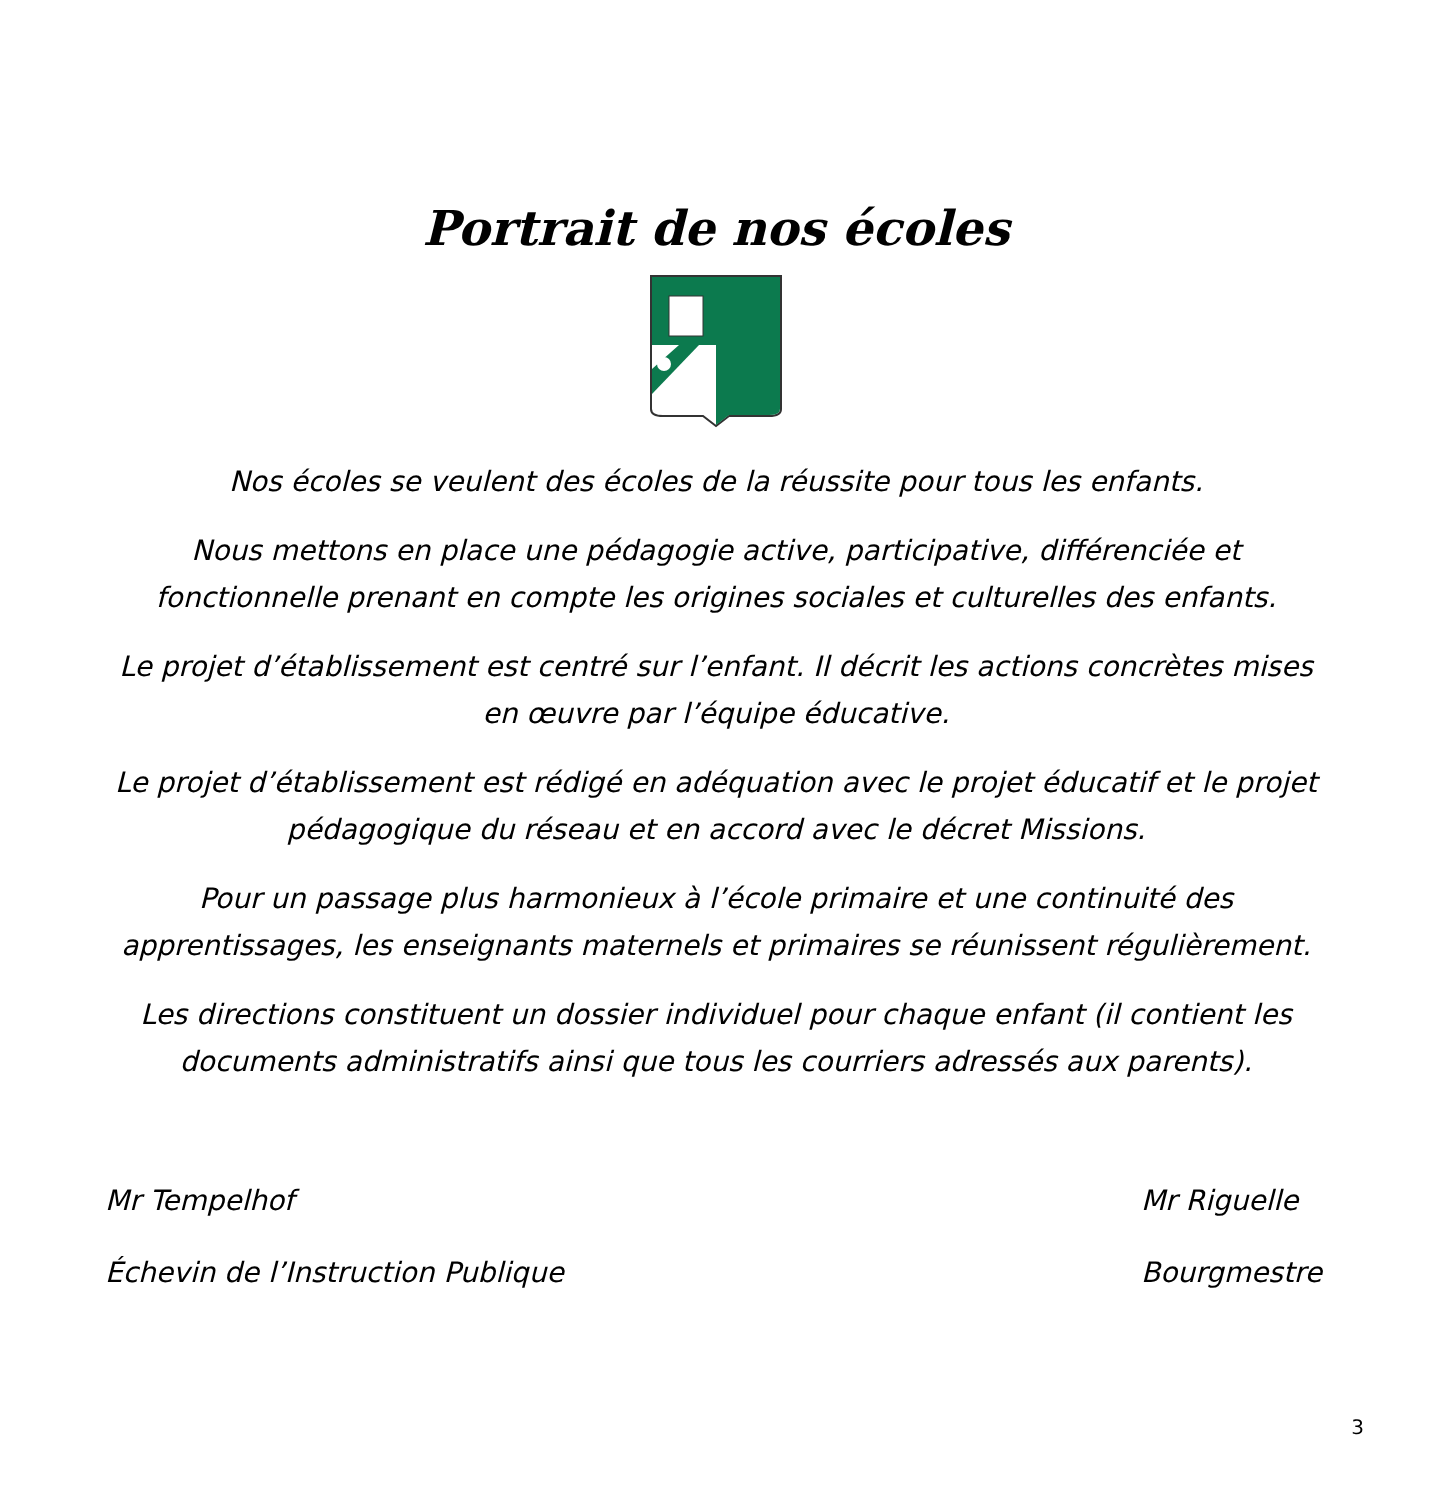Portrait de nos écoles
Nos écoles se veulent des écoles de la réussite pour tous les enfants.
Nous mettons en place une pédagogie active, participative, différenciée et fonctionnelle prenant en compte les origines sociales et culturelles des enfants.
Le projet d’établissement est centré sur l’enfant. Il décrit les actions concrètes mises en œuvre par l’équipe éducative.
Le projet d’établissement est rédigé en adéquation avec le projet éducatif et le projet pédagogique du réseau et en accord avec le décret Missions.
Pour un passage plus harmonieux à l’école primaire et une continuité des apprentissages, les enseignants maternels et primaires se réunissent régulièrement.
Les directions constituent un dossier individuel pour chaque enfant (il contient les documents administratifs ainsi que tous les courriers adressés aux parents).
Mr Tempelhof
Échevin de l’Instruction Publique
Mr Riguelle
Bourgmestre
3